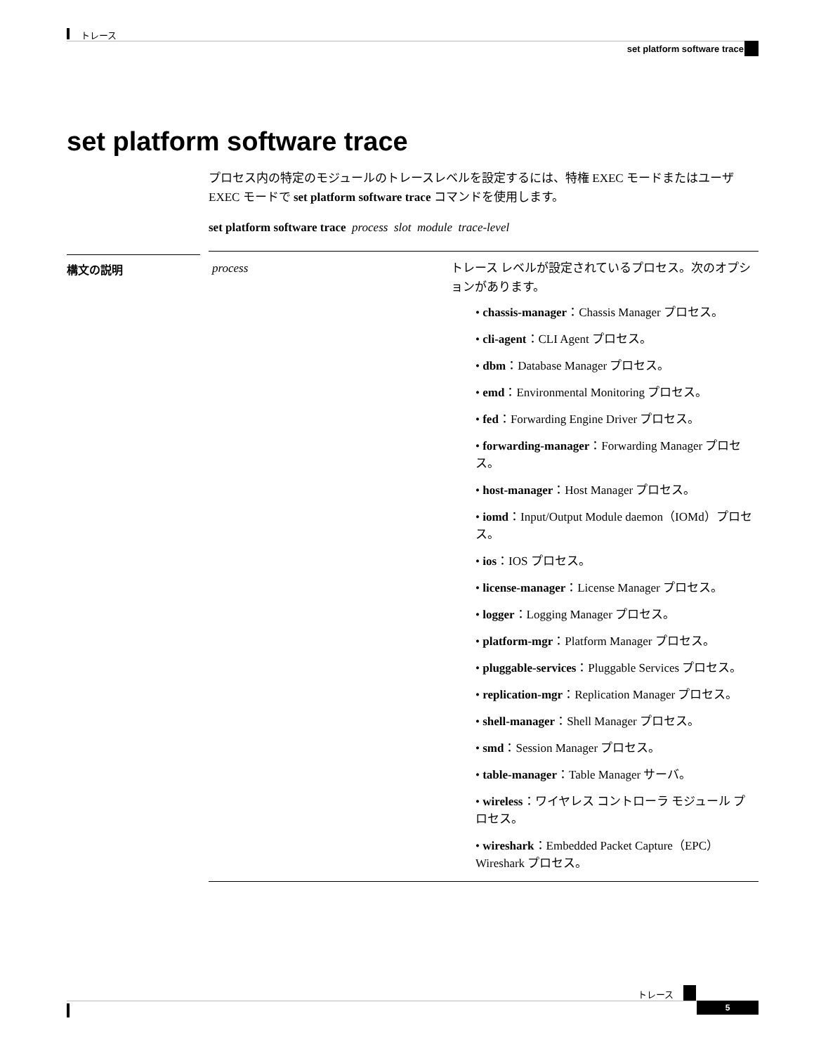トレース
set platform software trace
set platform software trace
構文の説明
プロセス内の特定のモジュールのトレースレベルを設定するには、特権 EXEC モードまたはユーザ EXEC モードで set platform software trace コマンドを使用します。
set platform software trace process slot module trace-level
| process | トレース レベルが設定されているプロセス。次のオプションがあります。 • chassis-manager ：Chassis Manager プロセス。 • cli-agent ：CLI Agent プロセス。 • dbm ：Database Manager プロセス。 • emd ：Environmental Monitoring プロセス。 • fed ：Forwarding Engine Driver プロセス。 • forwarding-manager ：Forwarding Manager プロセス。 • host-manager ：Host Manager プロセス。 • iomd ：Input/Output Module daemon（IOMd）プロセス。 • ios ：IOS プロセス。 • license-manager ：License Manager プロセス。 • logger ：Logging Manager プロセス。 • platform-mgr ：Platform Manager プロセス。 • pluggable-services ：Pluggable Services プロセス。 • replication-mgr ：Replication Manager プロセス。 • shell-manager ：Shell Manager プロセス。 • smd ：Session Manager プロセス。 • table-manager ：Table Manager サーバ。 • wireless ：ワイヤレス コントローラ モジュール プロセス。 • wireshark ：Embedded Packet Capture（EPC）Wireshark プロセス。 |
トレース
5